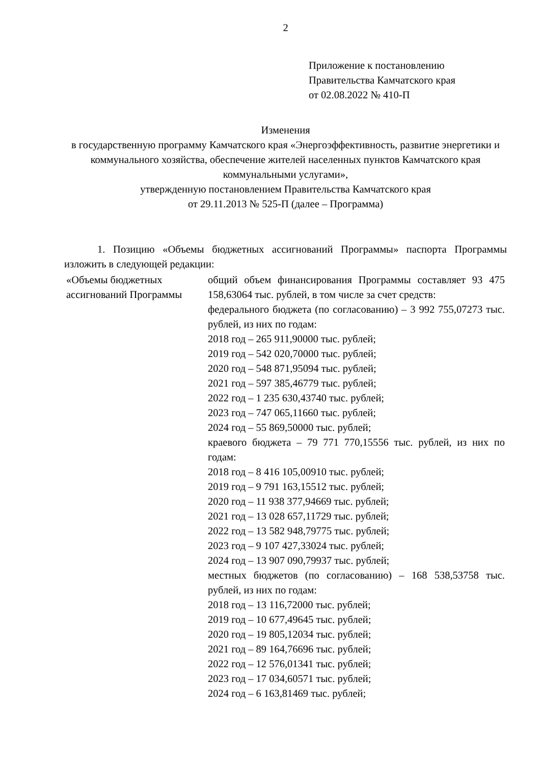2
Приложение к постановлению
Правительства Камчатского края
от 02.08.2022 № 410-П
Изменения
в государственную программу Камчатского края «Энергоэффективность, развитие энергетики и коммунального хозяйства, обеспечение жителей населенных пунктов Камчатского края коммунальными услугами»,
утвержденную постановлением Правительства Камчатского края
от 29.11.2013 № 525-П (далее – Программа)
1. Позицию «Объемы бюджетных ассигнований Программы» паспорта Программы изложить в следующей редакции:
| «Объемы бюджетных ассигнований Программы | общий объем финансирования Программы составляет 93 475 158,63064 тыс. рублей, в том числе за счет средств: федерального бюджета (по согласованию) – 3 992 755,07273 тыс. рублей, из них по годам: 2018 год – 265 911,90000 тыс. рублей; 2019 год – 542 020,70000 тыс. рублей; 2020 год – 548 871,95094 тыс. рублей; 2021 год – 597 385,46779 тыс. рублей; 2022 год – 1 235 630,43740 тыс. рублей; 2023 год – 747 065,11660 тыс. рублей; 2024 год – 55 869,50000 тыс. рублей; краевого бюджета – 79 771 770,15556 тыс. рублей, из них по годам: 2018 год – 8 416 105,00910 тыс. рублей; 2019 год – 9 791 163,15512 тыс. рублей; 2020 год – 11 938 377,94669 тыс. рублей; 2021 год – 13 028 657,11729 тыс. рублей; 2022 год – 13 582 948,79775 тыс. рублей; 2023 год – 9 107 427,33024 тыс. рублей; 2024 год – 13 907 090,79937 тыс. рублей; местных бюджетов (по согласованию) – 168 538,53758 тыс. рублей, из них по годам: 2018 год – 13 116,72000 тыс. рублей; 2019 год – 10 677,49645 тыс. рублей; 2020 год – 19 805,12034 тыс. рублей; 2021 год – 89 164,76696 тыс. рублей; 2022 год – 12 576,01341 тыс. рублей; 2023 год – 17 034,60571 тыс. рублей; 2024 год – 6 163,81469 тыс. рублей; |